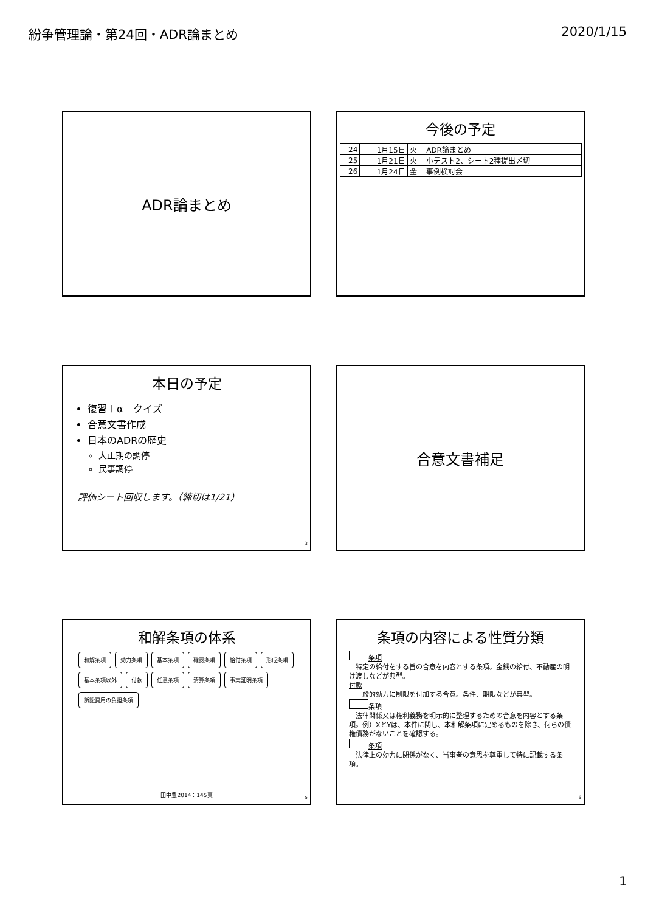紛争管理論・第24回・ADR論まとめ 2020/1/15
ADR論まとめ
今後の予定
| 24 | 1月15日 | 火 | ADR論まとめ |
| 25 | 1月21日 | 火 | 小テスト2、シート2種提出〆切 |
| 26 | 1月24日 | 金 | 事例検討会 |
本日の予定
復習＋α　クイズ
合意文書作成
日本のADRの歴史
大正期の調停
民事調停
評価シート回収します。（締切は1/21）
3
合意文書補足
和解条項の体系
和解条項 効力条項 基本条項 確認条項 給付条項 形成条項 基本条項以外 付款 任意条項 清算条項 事実証明条項 訴訟費用の負担条項
田中豊2014：145頁 5
条項の内容による性質分類
条項
　特定の給付をする旨の合意を内容とする条項。金銭の給付、不動産の明け渡しなどが典型。
付款
　一般的効力に制限を付加する合意。条件、期限などが典型。
条項
　法律関係又は権利義務を明示的に整理するための合意を内容とする条項。例）XとYは、本件に関し、本和解条項に定めるものを除き、何らの債権債務がないことを確認する。
条項
　法律上の効力に関係がなく、当事者の意思を尊重して特に記載する条項。
6
1